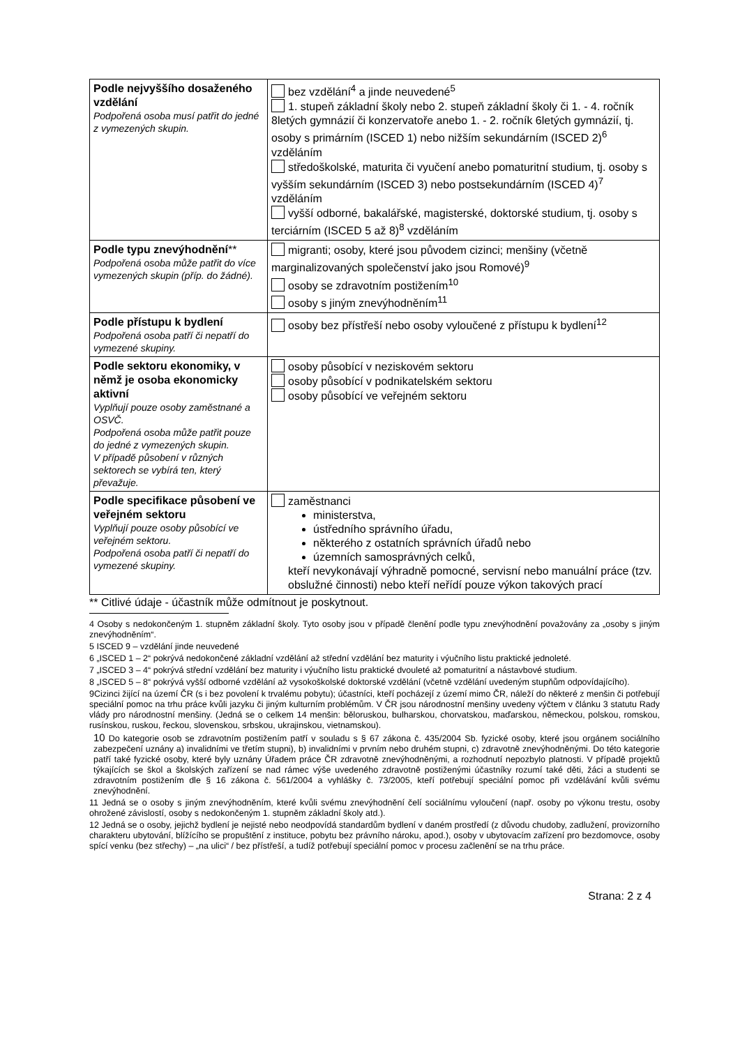| Podle nejvyššího dosaženého vzdělání Podpořená osoba musí patřit do jedné z vymezených skupin. | bez vzdělání<sup>4</sup> a jinde neuvedené<sup>5</sup> 1. stupeň základní školy nebo 2. stupeň základní školy či 1. - 4. ročník 8letých gymnázií či konzervatoře anebo 1. - 2. ročník 6letých gymnázií, tj. osoby s primárním (ISCED 1) nebo nižším sekundárním (ISCED 2)<sup>6</sup> vzděláním středoškolské, maturita či vyučení anebo pomaturitní studium, tj. osoby s vyšším sekundárním (ISCED 3) nebo postsekundárním (ISCED 4)<sup>7</sup> vzděláním vyšší odborné, bakalářské, magisterské, doktorské studium, tj. osoby s terciárním (ISCED 5 až 8)<sup>8</sup> vzděláním |
| Podle typu znevýhodnění ** Podpořená osoba může patřit do více vymezených skupin (příp. do žádné). | migranti; osoby, které jsou původem cizinci; menšiny (včetně marginalizovaných společenství jako jsou Romové)<sup>9</sup> osoby se zdravotním postižením<sup>10</sup> osoby s jiným znevýhodněním<sup>11</sup> |
| Podle přístupu k bydlení Podpořená osoba patří či nepatří do vymezené skupiny. | osoby bez přístřeší nebo osoby vyloučené z přístupu k bydlení<sup>12</sup> |
| Podle sektoru ekonomiky, v němž je osoba ekonomicky aktivní Vyplňují pouze osoby zaměstnané a OSVČ. Podpořená osoba může patřit pouze do jedné z vymezených skupin. V případě působení v různých sektorech se vybírá ten, který převažuje. | osoby působící v neziskovém sektoru osoby působící v podnikatelském sektoru osoby působící ve veřejném sektoru |
| Podle specifikace působení ve veřejném sektoru Vyplňují pouze osoby působící ve veřejném sektoru. Podpořená osoba patří či nepatří do vymezené skupiny. | zaměstnanci ministerstva, ústředního správního úřadu, některého z ostatních správních úřadů nebo územních samosprávných celků, kteří nevykonávají výhradně pomocné, servisní nebo manuální práce (tzv. obslužné činnosti) nebo kteří neřídí pouze výkon takových prací |
** Citlivé údaje - účastník může odmítnout je poskytnout.
4 Osoby s nedokončeným 1. stupněm základní školy. Tyto osoby jsou v případě členění podle typu znevýhodnění považovány za „osoby s jiným znevýhodněním“.
5 ISCED 9 – vzdělání jinde neuvedené
6 „ISCED 1 – 2“ pokrývá nedokončené základní vzdělání až střední vzdělání bez maturity i výučního listu praktické jednoleté.
7 „ISCED 3 – 4“ pokrývá střední vzdělání bez maturity i výučního listu praktické dvouleté až pomaturitní a nástavbové studium.
8 „ISCED 5 – 8“ pokrývá vyšší odborné vzdělání až vysokoškolské doktorské vzdělání (včetně vzdělání uvedeným stupňům odpovídajícího).
9Cizinci žijící na území ČR (s i bez povolení k trvalému pobytu); účastníci, kteří pocházejí z území mimo ČR, náleží do některé z menšin či potřebují speciální pomoc na trhu práce kvůli jazyku či jiným kulturním problémům. V ČR jsou národnostní menšiny uvedeny výčtem v článku 3 statutu Rady vlády pro národnostní menšiny. (Jedná se o celkem 14 menšin: běloruskou, bulharskou, chorvatskou, maďarskou, německou, polskou, romskou, rusínskou, ruskou, řeckou, slovenskou, srbskou, ukrajinskou, vietnamskou).
10 Do kategorie osob se zdravotním postižením patří v souladu s § 67 zákona č. 435/2004 Sb. fyzické osoby, které jsou orgánem sociálního zabezpečení uznány a) invalidními ve třetím stupni), b) invalidními v prvním nebo druhém stupni, c) zdravotně znevýhodněnými. Do této kategorie patří také fyzické osoby, které byly uznány Úřadem práce ČR zdravotně znevýhodněnými, a rozhodnutí nepozbylo platnosti. V případě projektů týkajících se škol a školských zařízení se nad rámec výše uvedeného zdravotně postiženými účastníky rozumí také děti, žáci a studenti se zdravotním postižením dle § 16 zákona č. 561/2004 a vyhlášky č. 73/2005, kteří potřebují speciální pomoc při vzdělávání kvůli svému znevýhodnění.
11 Jedná se o osoby s jiným znevýhodněním, které kvůli svému znevýhodnění čelí sociálnímu vyloučení (např. osoby po výkonu trestu, osoby ohrožené závislostí, osoby s nedokončeným 1. stupněm základní školy atd.).
12 Jedná se o osoby, jejichž bydlení je nejisté nebo neodpovídá standardům bydlení v daném prostředí (z důvodu chudoby, zadlužení, provizorního charakteru ubytování, blížícího se propuštění z instituce, pobytu bez právního nároku, apod.), osoby v ubytovacím zařízení pro bezdomovce, osoby spící venku (bez střechy) – „na ulici“ / bez přístřeší, a tudíž potřebují speciální pomoc v procesu začlenění se na trhu práce.
Strana: 2 z 4